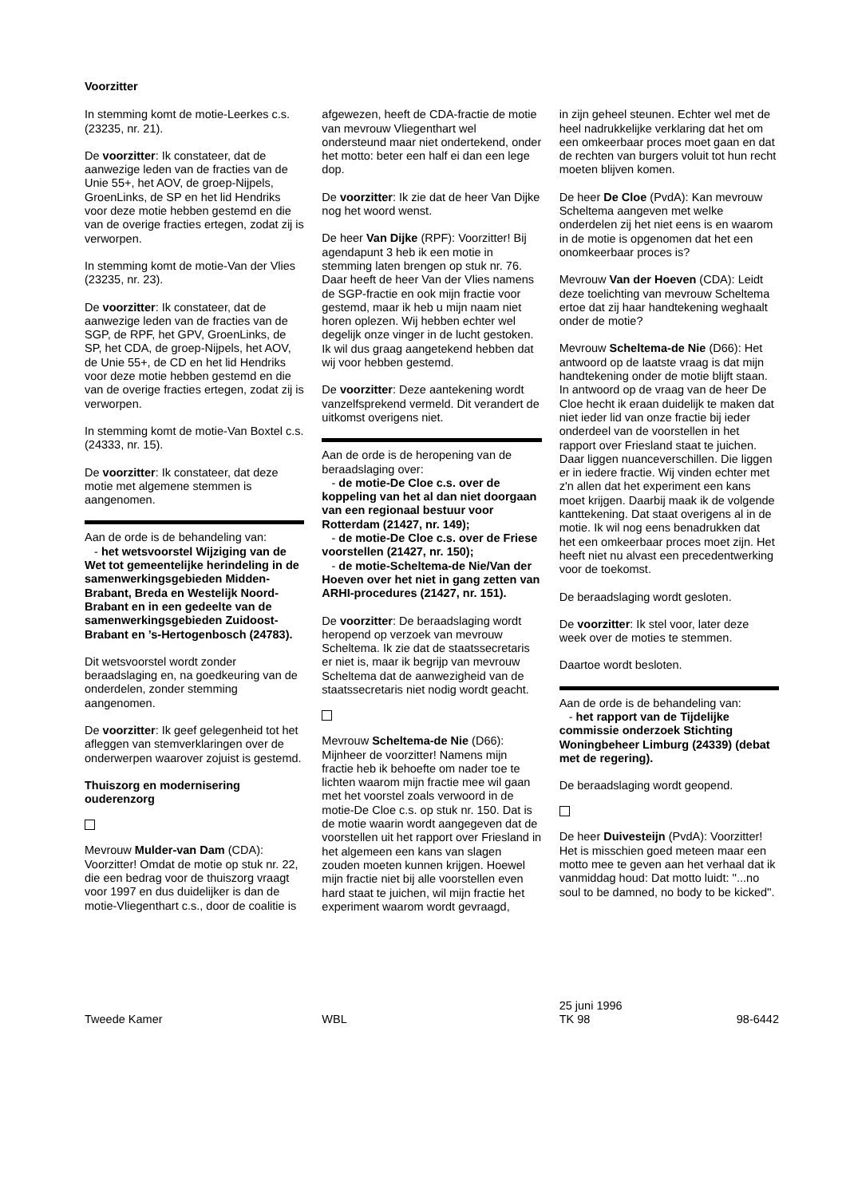Voorzitter
In stemming komt de motie-Leerkes c.s. (23235, nr. 21).
De voorzitter: Ik constateer, dat de aanwezige leden van de fracties van de Unie 55+, het AOV, de groep-Nijpels, GroenLinks, de SP en het lid Hendriks voor deze motie hebben gestemd en die van de overige fracties ertegen, zodat zij is verworpen.
In stemming komt de motie-Van der Vlies (23235, nr. 23).
De voorzitter: Ik constateer, dat de aanwezige leden van de fracties van de SGP, de RPF, het GPV, GroenLinks, de SP, het CDA, de groep-Nijpels, het AOV, de Unie 55+, de CD en het lid Hendriks voor deze motie hebben gestemd en die van de overige fracties ertegen, zodat zij is verworpen.
In stemming komt de motie-Van Boxtel c.s. (24333, nr. 15).
De voorzitter: Ik constateer, dat deze motie met algemene stemmen is aangenomen.
Aan de orde is de behandeling van:
- het wetsvoorstel Wijziging van de Wet tot gemeentelijke herindeling in de samenwerkingsgebieden Midden-Brabant, Breda en Westelijk Noord-Brabant en in een gedeelte van de samenwerkingsgebieden Zuidoost-Brabant en ’s-Hertogenbosch (24783).
Dit wetsvoorstel wordt zonder beraadslaging en, na goedkeuring van de onderdelen, zonder stemming aangenomen.
De voorzitter: Ik geef gelegenheid tot het afleggen van stemverklaringen over de onderwerpen waarover zojuist is gestemd.
Thuiszorg en modernisering ouderenzorg
Mevrouw Mulder-van Dam (CDA): Voorzitter! Omdat de motie op stuk nr. 22, die een bedrag voor de thuiszorg vraagt voor 1997 en dus duidelijker is dan de motie-Vliegenthart c.s., door de coalitie is
afgewezen, heeft de CDA-fractie de motie van mevrouw Vliegenthart wel ondersteund maar niet ondertekend, onder het motto: beter een half ei dan een lege dop.
De voorzitter: Ik zie dat de heer Van Dijke nog het woord wenst.
De heer Van Dijke (RPF): Voorzitter! Bij agendapunt 3 heb ik een motie in stemming laten brengen op stuk nr. 76. Daar heeft de heer Van der Vlies namens de SGP-fractie en ook mijn fractie voor gestemd, maar ik heb u mijn naam niet horen oplezen. Wij hebben echter wel degelijk onze vinger in de lucht gestoken. Ik wil dus graag aangetekend hebben dat wij voor hebben gestemd.
De voorzitter: Deze aantekening wordt vanzelfsprekend vermeld. Dit verandert de uitkomst overigens niet.
Aan de orde is de heropening van de beraadslaging over:
- de motie-De Cloe c.s. over de koppeling van het al dan niet doorgaan van een regionaal bestuur voor Rotterdam (21427, nr. 149);
- de motie-De Cloe c.s. over de Friese voorstellen (21427, nr. 150);
- de motie-Scheltema-de Nie/Van der Hoeven over het niet in gang zetten van ARHI-procedures (21427, nr. 151).
De voorzitter: De beraadslaging wordt heropend op verzoek van mevrouw Scheltema. Ik zie dat de staatssecretaris er niet is, maar ik begrijp van mevrouw Scheltema dat de aanwezigheid van de staatssecretaris niet nodig wordt geacht.
Mevrouw Scheltema-de Nie (D66): Mijnheer de voorzitter! Namens mijn fractie heb ik behoefte om nader toe te lichten waarom mijn fractie mee wil gaan met het voorstel zoals verwoord in de motie-De Cloe c.s. op stuk nr. 150. Dat is de motie waarin wordt aangegeven dat de voorstellen uit het rapport over Friesland in het algemeen een kans van slagen zouden moeten kunnen krijgen. Hoewel mijn fractie niet bij alle voorstellen even hard staat te juichen, wil mijn fractie het experiment waarom wordt gevraagd,
in zijn geheel steunen. Echter wel met de heel nadrukkelijke verklaring dat het om een omkeerbaar proces moet gaan en dat de rechten van burgers voluit tot hun recht moeten blijven komen.
De heer De Cloe (PvdA): Kan mevrouw Scheltema aangeven met welke onderdelen zij het niet eens is en waarom in de motie is opgenomen dat het een onomkeerbaar proces is?
Mevrouw Van der Hoeven (CDA): Leidt deze toelichting van mevrouw Scheltema ertoe dat zij haar handtekening weghaalt onder de motie?
Mevrouw Scheltema-de Nie (D66): Het antwoord op de laatste vraag is dat mijn handtekening onder de motie blijft staan. In antwoord op de vraag van de heer De Cloe hecht ik eraan duidelijk te maken dat niet ieder lid van onze fractie bij ieder onderdeel van de voorstellen in het rapport over Friesland staat te juichen. Daar liggen nuanceverschillen. Die liggen er in iedere fractie. Wij vinden echter met z'n allen dat het experiment een kans moet krijgen. Daarbij maak ik de volgende kanttekening. Dat staat overigens al in de motie. Ik wil nog eens benadrukken dat het een omkeerbaar proces moet zijn. Het heeft niet nu alvast een precedentwerking voor de toekomst.
De beraadslaging wordt gesloten.
De voorzitter: Ik stel voor, later deze week over de moties te stemmen.
Daartoe wordt besloten.
Aan de orde is de behandeling van:
- het rapport van de Tijdelijke commissie onderzoek Stichting Woningbeheer Limburg (24339) (debat met de regering).
De beraadslaging wordt geopend.
De heer Duivesteijn (PvdA): Voorzitter! Het is misschien goed meteen maar een motto mee te geven aan het verhaal dat ik vanmiddag houd: Dat motto luidt: ''...no soul to be damned, no body to be kicked''.
Tweede Kamer
WBL
25 juni 1996
TK 98
98-6442